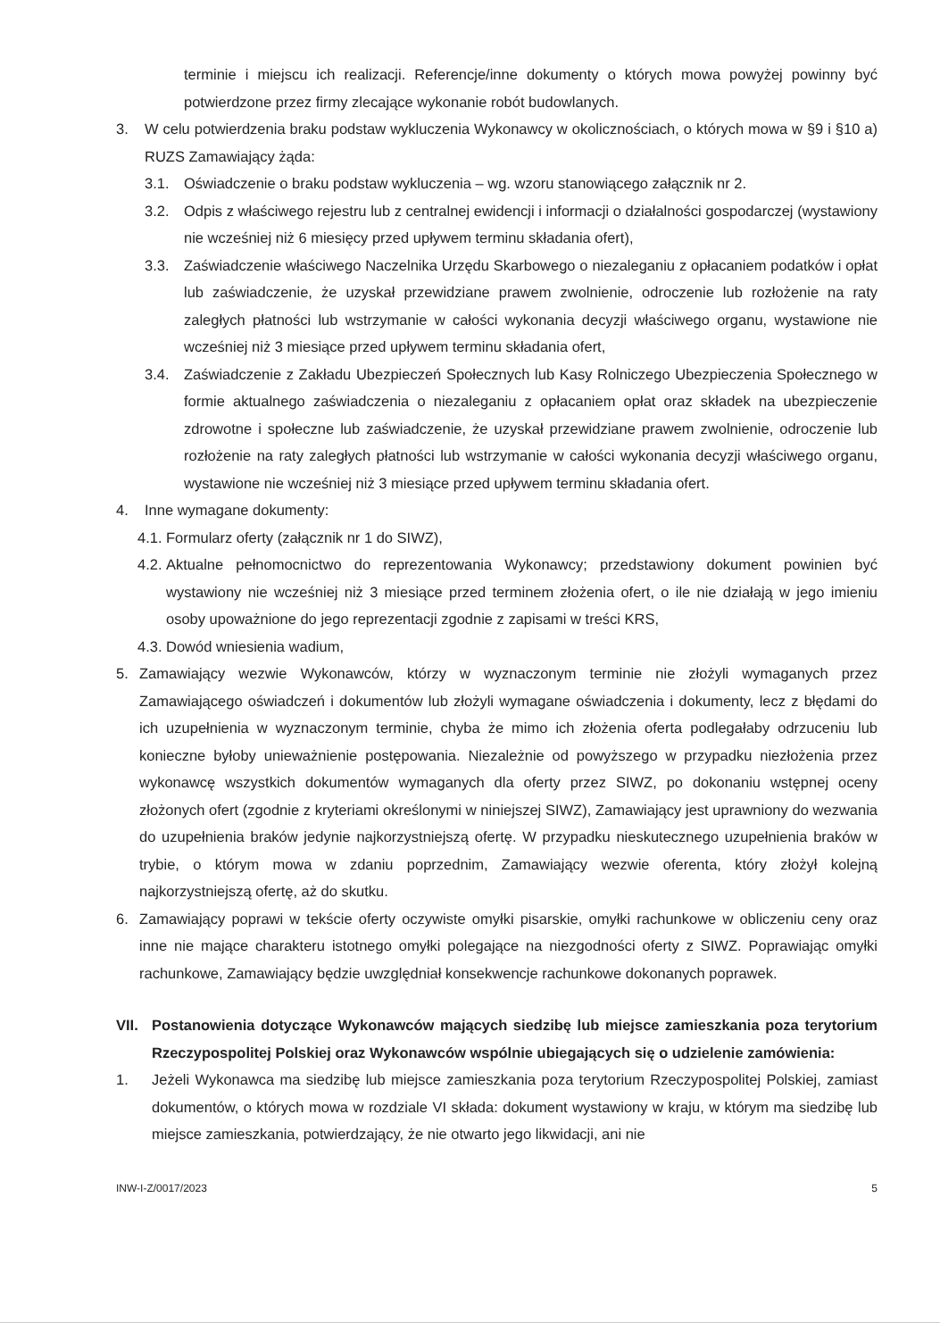terminie i miejscu ich realizacji. Referencje/inne dokumenty o których mowa powyżej powinny być potwierdzone przez firmy zlecające wykonanie robót budowlanych.
3. W celu potwierdzenia braku podstaw wykluczenia Wykonawcy w okolicznościach, o których mowa w §9 i §10 a) RUZS Zamawiający żąda:
3.1. Oświadczenie o braku podstaw wykluczenia – wg. wzoru stanowiącego załącznik nr 2.
3.2. Odpis z właściwego rejestru lub z centralnej ewidencji i informacji o działalności gospodarczej (wystawiony nie wcześniej niż 6 miesięcy przed upływem terminu składania ofert),
3.3. Zaświadczenie właściwego Naczelnika Urzędu Skarbowego o niezaleganiu z opłacaniem podatków i opłat lub zaświadczenie, że uzyskał przewidziane prawem zwolnienie, odroczenie lub rozłożenie na raty zaległych płatności lub wstrzymanie w całości wykonania decyzji właściwego organu, wystawione nie wcześniej niż 3 miesiące przed upływem terminu składania ofert,
3.4. Zaświadczenie z Zakładu Ubezpieczeń Społecznych lub Kasy Rolniczego Ubezpieczenia Społecznego w formie aktualnego zaświadczenia o niezaleganiu z opłacaniem opłat oraz składek na ubezpieczenie zdrowotne i społeczne lub zaświadczenie, że uzyskał przewidziane prawem zwolnienie, odroczenie lub rozłożenie na raty zaległych płatności lub wstrzymanie w całości wykonania decyzji właściwego organu, wystawione nie wcześniej niż 3 miesiące przed upływem terminu składania ofert.
4. Inne wymagane dokumenty:
4.1. Formularz oferty (załącznik nr 1 do SIWZ),
4.2. Aktualne pełnomocnictwo do reprezentowania Wykonawcy; przedstawiony dokument powinien być wystawiony nie wcześniej niż 3 miesiące przed terminem złożenia ofert, o ile nie działają w jego imieniu osoby upoważnione do jego reprezentacji zgodnie z zapisami w treści KRS,
4.3. Dowód wniesienia wadium,
5. Zamawiający wezwie Wykonawców, którzy w wyznaczonym terminie nie złożyli wymaganych przez Zamawiającego oświadczeń i dokumentów lub złożyli wymagane oświadczenia i dokumenty, lecz z błędami do ich uzupełnienia w wyznaczonym terminie, chyba że mimo ich złożenia oferta podlegałaby odrzuceniu lub konieczne byłoby unieważnienie postępowania. Niezależnie od powyższego w przypadku niezłożenia przez wykonawcę wszystkich dokumentów wymaganych dla oferty przez SIWZ, po dokonaniu wstępnej oceny złożonych ofert (zgodnie z kryteriami określonymi w niniejszej SIWZ), Zamawiający jest uprawniony do wezwania do uzupełnienia braków jedynie najkorzystniejszą ofertę. W przypadku nieskutecznego uzupełnienia braków w trybie, o którym mowa w zdaniu poprzednim, Zamawiający wezwie oferenta, który złożył kolejną najkorzystniejszą ofertę, aż do skutku.
6. Zamawiający poprawi w tekście oferty oczywiste omyłki pisarskie, omyłki rachunkowe w obliczeniu ceny oraz inne nie mające charakteru istotnego omyłki polegające na niezgodności oferty z SIWZ. Poprawiając omyłki rachunkowe, Zamawiający będzie uwzględniał konsekwencje rachunkowe dokonanych poprawek.
VII. Postanowienia dotyczące Wykonawców mających siedzibę lub miejsce zamieszkania poza terytorium Rzeczypospolitej Polskiej oraz Wykonawców wspólnie ubiegających się o udzielenie zamówienia:
1. Jeżeli Wykonawca ma siedzibę lub miejsce zamieszkania poza terytorium Rzeczypospolitej Polskiej, zamiast dokumentów, o których mowa w rozdziale VI składa: dokument wystawiony w kraju, w którym ma siedzibę lub miejsce zamieszkania, potwierdzający, że nie otwarto jego likwidacji, ani nie
INW-I-Z/0017/2023 5